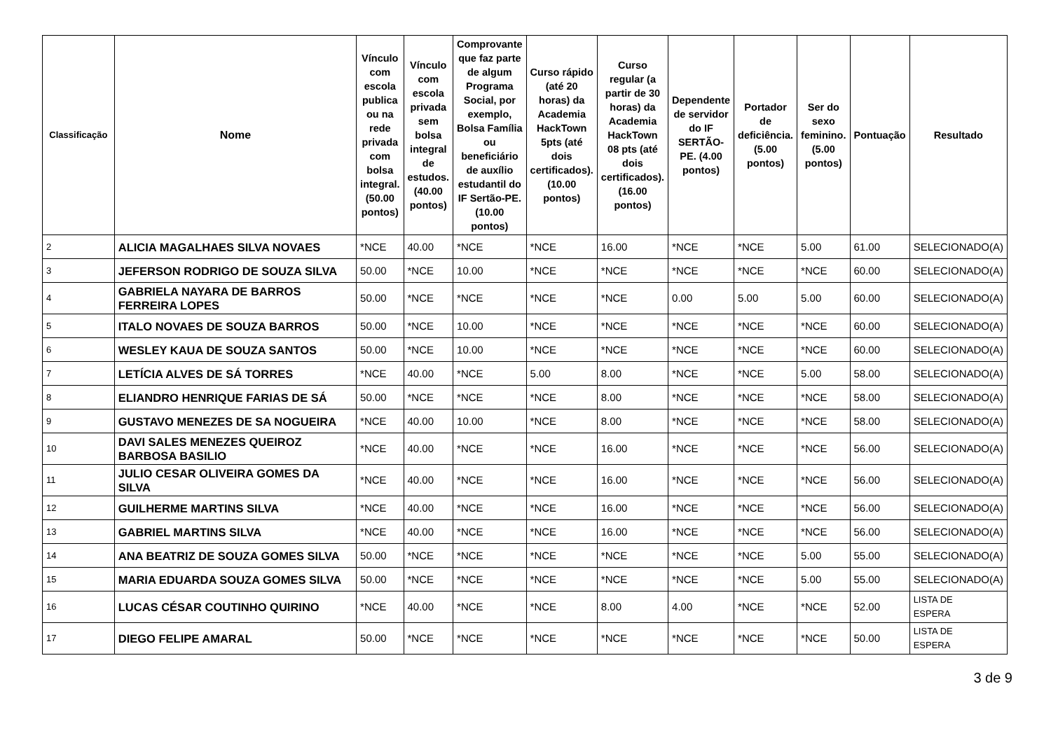| Classificação | Nome | Vínculo com escola publica ou na rede privada com bolsa integral. (50.00 pontos) | Vínculo com escola privada sem bolsa integral de estudos. (40.00 pontos) | Comprovante que faz parte de algum Programa Social, por exemplo, Bolsa Família ou beneficiário de auxílio estudantil do IF Sertão-PE. (10.00 pontos) | Curso rápido (até 20 horas) da Academia HackTown 5pts (até dois certificados). (10.00 pontos) | Curso regular (a partir de 30 horas) da Academia HackTown 08 pts (até dois certificados). (16.00 pontos) | Dependente de servidor do IF SERTÃO-PE. (4.00 pontos) | Portador de deficiência. (5.00 pontos) | Ser do sexo feminino. (5.00 pontos) | Pontuação | Resultado |
| --- | --- | --- | --- | --- | --- | --- | --- | --- | --- | --- | --- |
| 2 | ALICIA MAGALHAES SILVA NOVAES | *NCE | 40.00 | *NCE | *NCE | 16.00 | *NCE | *NCE | 5.00 | 61.00 | SELECIONADO(A) |
| 3 | JEFERSON RODRIGO DE SOUZA SILVA | 50.00 | *NCE | 10.00 | *NCE | *NCE | *NCE | *NCE | *NCE | 60.00 | SELECIONADO(A) |
| 4 | GABRIELA NAYARA DE BARROS FERREIRA LOPES | 50.00 | *NCE | *NCE | *NCE | *NCE | 0.00 | 5.00 | 5.00 | 60.00 | SELECIONADO(A) |
| 5 | ITALO NOVAES DE SOUZA BARROS | 50.00 | *NCE | 10.00 | *NCE | *NCE | *NCE | *NCE | *NCE | 60.00 | SELECIONADO(A) |
| 6 | WESLEY KAUA DE SOUZA SANTOS | 50.00 | *NCE | 10.00 | *NCE | *NCE | *NCE | *NCE | *NCE | 60.00 | SELECIONADO(A) |
| 7 | LETÍCIA ALVES DE SÁ TORRES | *NCE | 40.00 | *NCE | 5.00 | 8.00 | *NCE | *NCE | 5.00 | 58.00 | SELECIONADO(A) |
| 8 | ELIANDRO HENRIQUE FARIAS DE SÁ | 50.00 | *NCE | *NCE | *NCE | 8.00 | *NCE | *NCE | *NCE | 58.00 | SELECIONADO(A) |
| 9 | GUSTAVO MENEZES DE SA NOGUEIRA | *NCE | 40.00 | 10.00 | *NCE | 8.00 | *NCE | *NCE | *NCE | 58.00 | SELECIONADO(A) |
| 10 | DAVI SALES MENEZES QUEIROZ BARBOSA BASILIO | *NCE | 40.00 | *NCE | *NCE | 16.00 | *NCE | *NCE | *NCE | 56.00 | SELECIONADO(A) |
| 11 | JULIO CESAR OLIVEIRA GOMES DA SILVA | *NCE | 40.00 | *NCE | *NCE | 16.00 | *NCE | *NCE | *NCE | 56.00 | SELECIONADO(A) |
| 12 | GUILHERME MARTINS SILVA | *NCE | 40.00 | *NCE | *NCE | 16.00 | *NCE | *NCE | *NCE | 56.00 | SELECIONADO(A) |
| 13 | GABRIEL MARTINS SILVA | *NCE | 40.00 | *NCE | *NCE | 16.00 | *NCE | *NCE | *NCE | 56.00 | SELECIONADO(A) |
| 14 | ANA BEATRIZ DE SOUZA GOMES SILVA | 50.00 | *NCE | *NCE | *NCE | *NCE | *NCE | *NCE | 5.00 | 55.00 | SELECIONADO(A) |
| 15 | MARIA EDUARDA SOUZA GOMES SILVA | 50.00 | *NCE | *NCE | *NCE | *NCE | *NCE | *NCE | 5.00 | 55.00 | SELECIONADO(A) |
| 16 | LUCAS CÉSAR COUTINHO QUIRINO | *NCE | 40.00 | *NCE | *NCE | 8.00 | 4.00 | *NCE | *NCE | 52.00 | LISTA DE ESPERA |
| 17 | DIEGO FELIPE AMARAL | 50.00 | *NCE | *NCE | *NCE | *NCE | *NCE | *NCE | *NCE | 50.00 | LISTA DE ESPERA |
3 de 9